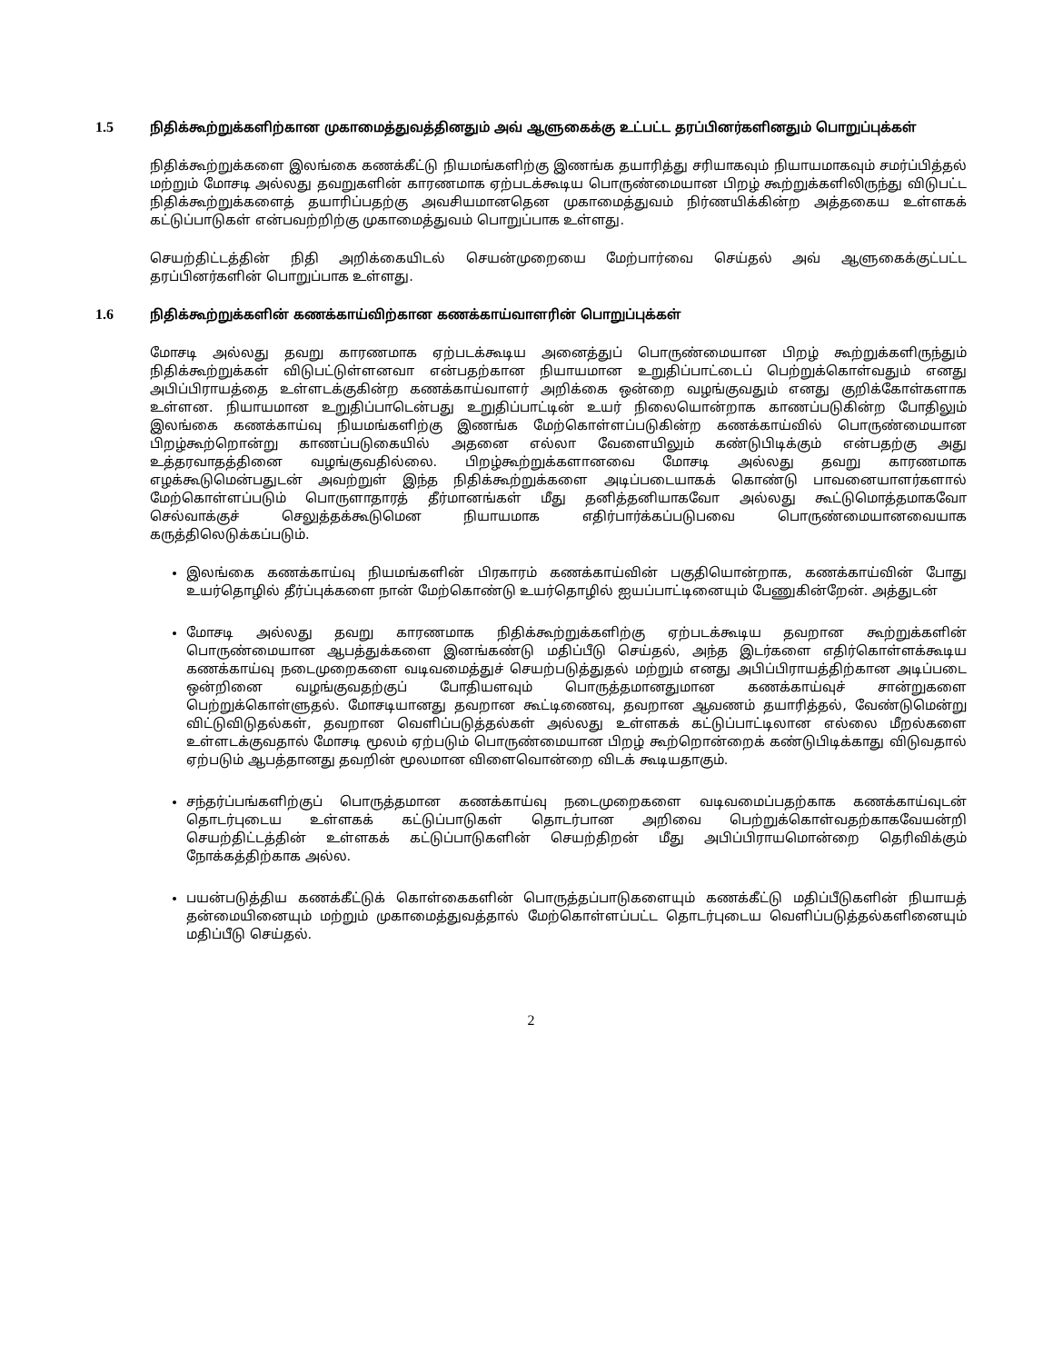1.5 நிதிக்கூற்றுக்களிற்கான முகாமைத்துவத்தினதும் அவ் ஆளுகைக்கு உட்பட்ட தரப்பினர்களினதும் பொறுப்புக்கள்
நிதிக்கூற்றுக்களை இலங்கை கணக்கீட்டு நியமங்களிற்கு இணங்க தயாரித்து சரியாகவும் நியாயமாகவும் சமர்ப்பித்தல் மற்றும் மோசடி அல்லது தவறுகளின் காரணமாக ஏற்படக்கூடிய பொருண்மையான பிறழ் கூற்றுக்களிலிருந்து விடுபட்ட நிதிக்கூற்றுக்களைத் தயாரிப்பதற்கு அவசியமானதென முகாமைத்துவம் நிர்ணயிக்கின்ற அத்தகைய உள்ளகக் கட்டுப்பாடுகள் என்பவற்றிற்கு முகாமைத்துவம் பொறுப்பாக உள்ளது.
செயற்திட்டத்தின் நிதி அறிக்கையிடல் செயன்முறையை மேற்பார்வை செய்தல் அவ் ஆளுகைக்குட்பட்ட தரப்பினர்களின் பொறுப்பாக உள்ளது.
1.6 நிதிக்கூற்றுக்களின் கணக்காய்விற்கான கணக்காய்வாளரின் பொறுப்புக்கள்
மோசடி அல்லது தவறு காரணமாக ஏற்படக்கூடிய அனைத்துப் பொருண்மையான பிறழ் கூற்றுக்களிருந்தும் நிதிக்கூற்றுக்கள் விடுபட்டுள்ளனவா என்பதற்கான நியாயமான உறுதிப்பாட்டைப் பெற்றுக்கொள்வதும் எனது அபிப்பிராயத்தை உள்ளடக்குகின்ற கணக்காய்வாளர் அறிக்கை ஒன்றை வழங்குவதும் எனது குறிக்கோள்களாக உள்ளன. நியாயமான உறுதிப்பாடென்பது உறுதிப்பாட்டின் உயர் நிலையொன்றாக காணப்படுகின்ற போதிலும் இலங்கை கணக்காய்வு நியமங்களிற்கு இணங்க மேற்கொள்ளப்படுகின்ற கணக்காய்வில் பொருண்மையான பிறழ்கூற்றொன்று காணப்படுகையில் அதனை எல்லா வேளையிலும் கண்டுபிடிக்கும் என்பதற்கு அது உத்தரவாதத்தினை வழங்குவதில்லை. பிறழ்கூற்றுக்களானவை மோசடி அல்லது தவறு காரணமாக எழக்கூடுமென்பதுடன் அவற்றுள் இந்த நிதிக்கூற்றுக்களை அடிப்படையாகக் கொண்டு பாவனையாளர்களால் மேற்கொள்ளப்படும் பொருளாதாரத் தீர்மானங்கள் மீது தனித்தனியாகவோ அல்லது கூட்டுமொத்தமாகவோ செல்வாக்குச் செலுத்தக்கூடுமென நியாயமாக எதிர்பார்க்கப்படுபவை பொருண்மையானவையாக கருத்திலெடுக்கப்படும்.
இலங்கை கணக்காய்வு நியமங்களின் பிரகாரம் கணக்காய்வின் பகுதியொன்றாக, கணக்காய்வின் போது உயர்தொழில் தீர்ப்புக்களை நான் மேற்கொண்டு உயர்தொழில் ஐயப்பாட்டினையும் பேணுகின்றேன். அத்துடன்
மோசடி அல்லது தவறு காரணமாக நிதிக்கூற்றுக்களிற்கு ஏற்படக்கூடிய தவறான கூற்றுக்களின் பொருண்மையான ஆபத்துக்களை இனங்கண்டு மதிப்பீடு செய்தல், அந்த இடர்களை எதிர்கொள்ளக்கூடிய கணக்காய்வு நடைமுறைகளை வடிவமைத்துச் செயற்படுத்துதல் மற்றும் எனது அபிப்பிராயத்திற்கான அடிப்படை ஒன்றினை வழங்குவதற்குப் போதியளவும் பொருத்தமானதுமான கணக்காய்வுச் சான்றுகளை பெற்றுக்கொள்ளுதல். மோசடியானது தவறான கூட்டிணைவு, தவறான ஆவணம் தயாரித்தல், வேண்டுமென்று விட்டுவிடுதல்கள், தவறான வெளிப்படுத்தல்கள் அல்லது உள்ளகக் கட்டுப்பாட்டிலான எல்லை மீறல்களை உள்ளடக்குவதால் மோசடி மூலம் ஏற்படும் பொருண்மையான பிறழ் கூற்றொன்றைக் கண்டுபிடிக்காது விடுவதால் ஏற்படும் ஆபத்தானது தவறின் மூலமான விளைவொன்றை விடக் கூடியதாகும்.
சந்தர்ப்பங்களிற்குப் பொருத்தமான கணக்காய்வு நடைமுறைகளை வடிவமைப்பதற்காக கணக்காய்வுடன் தொடர்புடைய உள்ளகக் கட்டுப்பாடுகள் தொடர்பான அறிவை பெற்றுக்கொள்வதற்காகவேயன்றி செயற்திட்டத்தின் உள்ளகக் கட்டுப்பாடுகளின் செயற்திறன் மீது அபிப்பிராயமொன்றை தெரிவிக்கும் நோக்கத்திற்காக அல்ல.
பயன்படுத்திய கணக்கீட்டுக் கொள்கைகளின் பொருத்தப்பாடுகளையும் கணக்கீட்டு மதிப்பீடுகளின் நியாயத் தன்மையினையும் மற்றும் முகாமைத்துவத்தால் மேற்கொள்ளப்பட்ட தொடர்புடைய வெளிப்படுத்தல்களினையும் மதிப்பீடு செய்தல்.
2